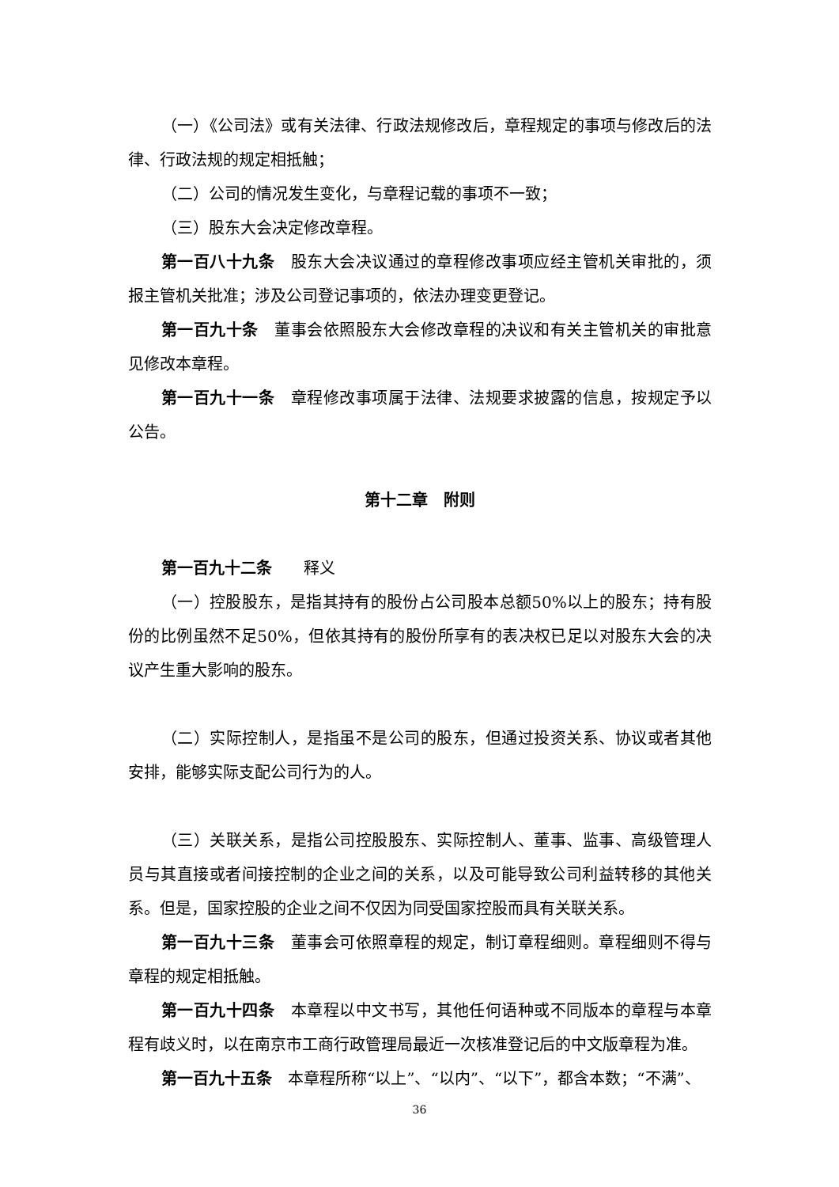（一）《公司法》或有关法律、行政法规修改后，章程规定的事项与修改后的法律、行政法规的规定相抵触；
（二）公司的情况发生变化，与章程记载的事项不一致；
（三）股东大会决定修改章程。
第一百八十九条　股东大会决议通过的章程修改事项应经主管机关审批的，须报主管机关批准；涉及公司登记事项的，依法办理变更登记。
第一百九十条　董事会依照股东大会修改章程的决议和有关主管机关的审批意见修改本章程。
第一百九十一条　章程修改事项属于法律、法规要求披露的信息，按规定予以公告。
第十二章　附则
第一百九十二条　　释义
（一）控股股东，是指其持有的股份占公司股本总额50%以上的股东；持有股份的比例虽然不足50%，但依其持有的股份所享有的表决权已足以对股东大会的决议产生重大影响的股东。
（二）实际控制人，是指虽不是公司的股东，但通过投资关系、协议或者其他安排，能够实际支配公司行为的人。
（三）关联关系，是指公司控股股东、实际控制人、董事、监事、高级管理人员与其直接或者间接控制的企业之间的关系，以及可能导致公司利益转移的其他关系。但是，国家控股的企业之间不仅因为同受国家控股而具有关联关系。
第一百九十三条　董事会可依照章程的规定，制订章程细则。章程细则不得与章程的规定相抵触。
第一百九十四条　本章程以中文书写，其他任何语种或不同版本的章程与本章程有歧义时，以在南京市工商行政管理局最近一次核准登记后的中文版章程为准。
第一百九十五条　本章程所称“以上”、“以内”、“以下”，都含本数；“不满”、
36